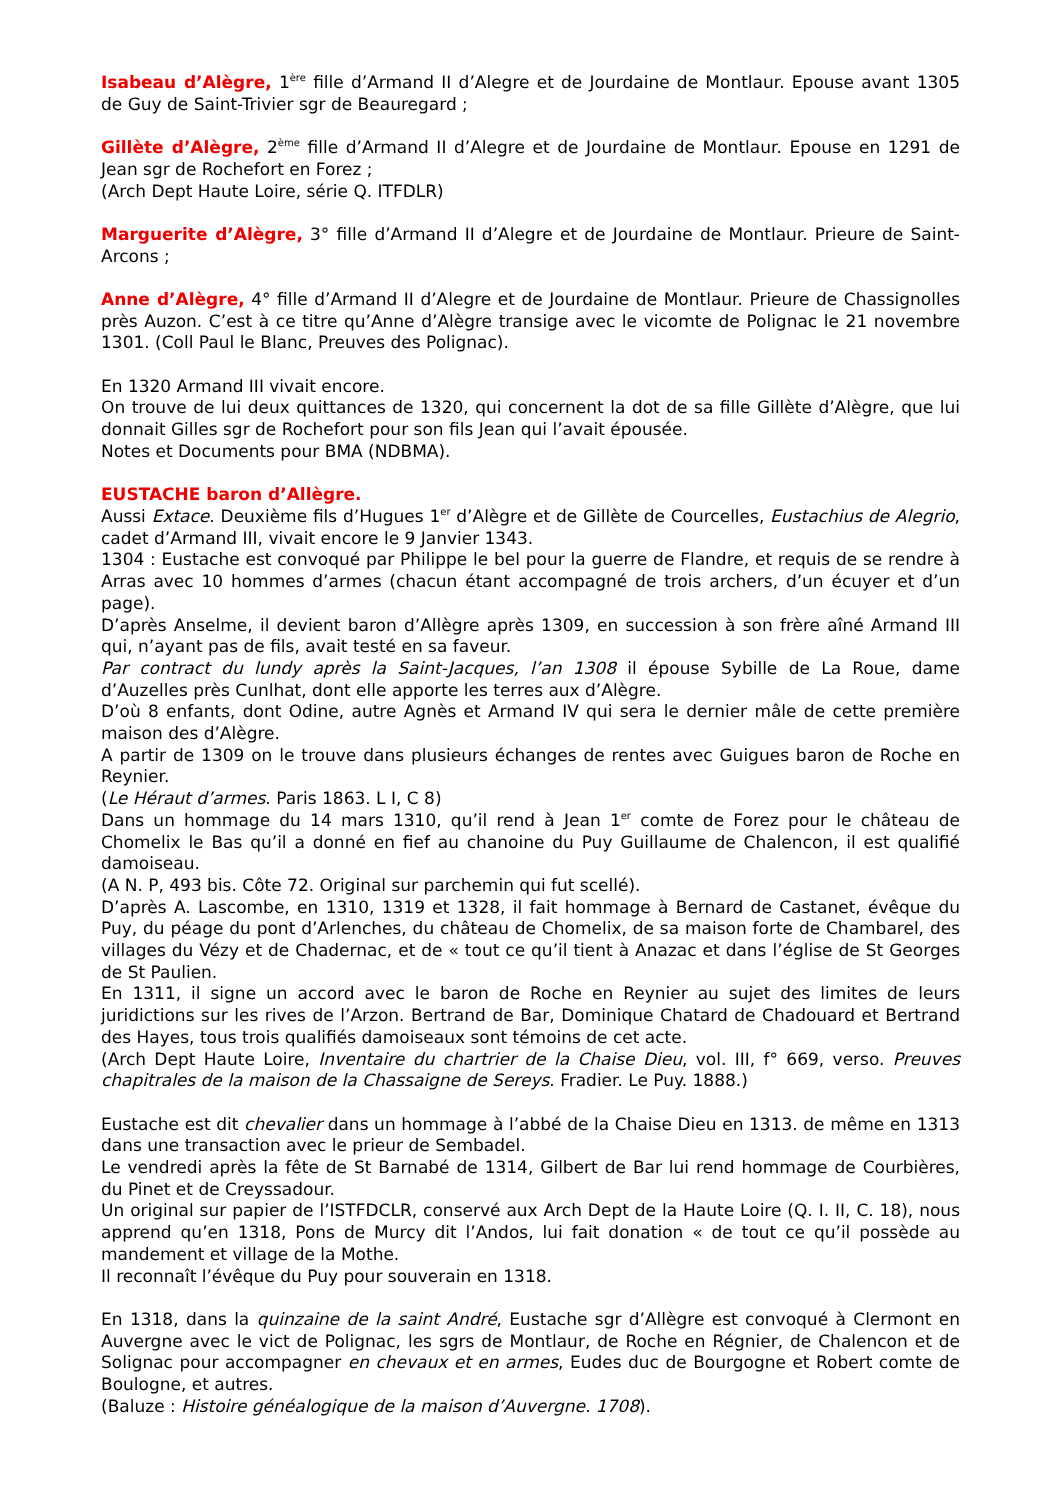Isabeau d’Alègre, 1<sup>ère</sup> fille d’Armand II d’Alegre et de Jourdaine de Montlaur. Epouse avant 1305 de Guy de Saint-Trivier sgr de Beauregard ;
Gillète d’Alègre, 2<sup>ème</sup> fille d’Armand II d’Alegre et de Jourdaine de Montlaur. Epouse en 1291 de Jean sgr de Rochefort en Forez ;
(Arch Dept Haute Loire, série Q. ITFDLR)
Marguerite d’Alègre, 3° fille d’Armand II d’Alegre et de Jourdaine de Montlaur. Prieure de Saint-Arcons ;
Anne d’Alègre, 4° fille d’Armand II d’Alegre et de Jourdaine de Montlaur. Prieure de Chassignolles près Auzon. C’est à ce titre qu’Anne d’Alègre transige avec le vicomte de Polignac le 21 novembre 1301. (Coll Paul le Blanc, Preuves des Polignac).
En 1320 Armand III vivait encore.
On trouve de lui deux quittances de 1320, qui concernent la dot de sa fille Gillète d’Alègre, que lui donnait Gilles sgr de Rochefort pour son fils Jean qui l’avait épousée.
Notes et Documents pour BMA (NDBMA).
EUSTACHE baron d’Allègre.
Aussi Extace. Deuxième fils d’Hugues 1<sup>er</sup> d’Alègre et de Gillète de Courcelles, Eustachius de Alegrio, cadet d’Armand III, vivait encore le 9 Janvier 1343.
1304 : Eustache est convoqué par Philippe le bel pour la guerre de Flandre, et requis de se rendre à Arras avec 10 hommes d’armes (chacun étant accompagné de trois archers, d’un écuyer et d’un page).
D’après Anselme, il devient baron d’Allègre après 1309, en succession à son frère aîné Armand III qui, n’ayant pas de fils, avait testé en sa faveur.
Par contract du lundy après la Saint-Jacques, l’an 1308 il épouse Sybille de La Roue, dame d’Auzelles près Cunlhat, dont elle apporte les terres aux d’Alègre.
D’où 8 enfants, dont Odine, autre Agnès et Armand IV qui sera le dernier mâle de cette première maison des d’Alègre.
A partir de 1309 on le trouve dans plusieurs échanges de rentes avec Guigues baron de Roche en Reynier.
(Le Héraut d’armes. Paris 1863. L I, C 8)
Dans un hommage du 14 mars 1310, qu’il rend à Jean 1<sup>er</sup> comte de Forez pour le château de Chomelix le Bas qu’il a donné en fief au chanoine du Puy Guillaume de Chalencon, il est qualifié damoiseau.
(A N. P, 493 bis. Côte 72. Original sur parchemin qui fut scellé).
D’après A. Lascombe, en 1310, 1319 et 1328, il fait hommage à Bernard de Castanet, évêque du Puy, du péage du pont d’Arlenches, du château de Chomelix, de sa maison forte de Chambarel, des villages du Vézy et de Chadernac, et de « tout ce qu’il tient à Anazac et dans l’église de St Georges de St Paulien.
En 1311, il signe un accord avec le baron de Roche en Reynier au sujet des limites de leurs juridictions sur les rives de l’Arzon. Bertrand de Bar, Dominique Chatard de Chadouard et Bertrand des Hayes, tous trois qualifiés damoiseaux sont témoins de cet acte.
(Arch Dept Haute Loire, Inventaire du chartrier de la Chaise Dieu, vol. III, f° 669, verso. Preuves chapitrales de la maison de la Chassaigne de Sereys. Fradier. Le Puy. 1888.)
Eustache est dit chevalier dans un hommage à l’abbé de la Chaise Dieu en 1313. de même en 1313 dans une transaction avec le prieur de Sembadel.
Le vendredi après la fête de St Barnabé de 1314, Gilbert de Bar lui rend hommage de Courbières, du Pinet et de Creyssadour.
Un original sur papier de l’ISTFDCLR, conservé aux Arch Dept de la Haute Loire (Q. I. II, C. 18), nous apprend qu’en 1318, Pons de Murcy dit l’Andos, lui fait donation « de tout ce qu’il possède au mandement et village de la Mothe.
Il reconnaît l’évêque du Puy pour souverain en 1318.
En 1318, dans la quinzaine de la saint André, Eustache sgr d’Allègre est convoqué à Clermont en Auvergne avec le vict de Polignac, les sgrs de Montlaur, de Roche en Régnier, de Chalencon et de Solignac pour accompagner en chevaux et en armes, Eudes duc de Bourgogne et Robert comte de Boulogne, et autres.
(Baluze : Histoire généalogique de la maison d’Auvergne. 1708).